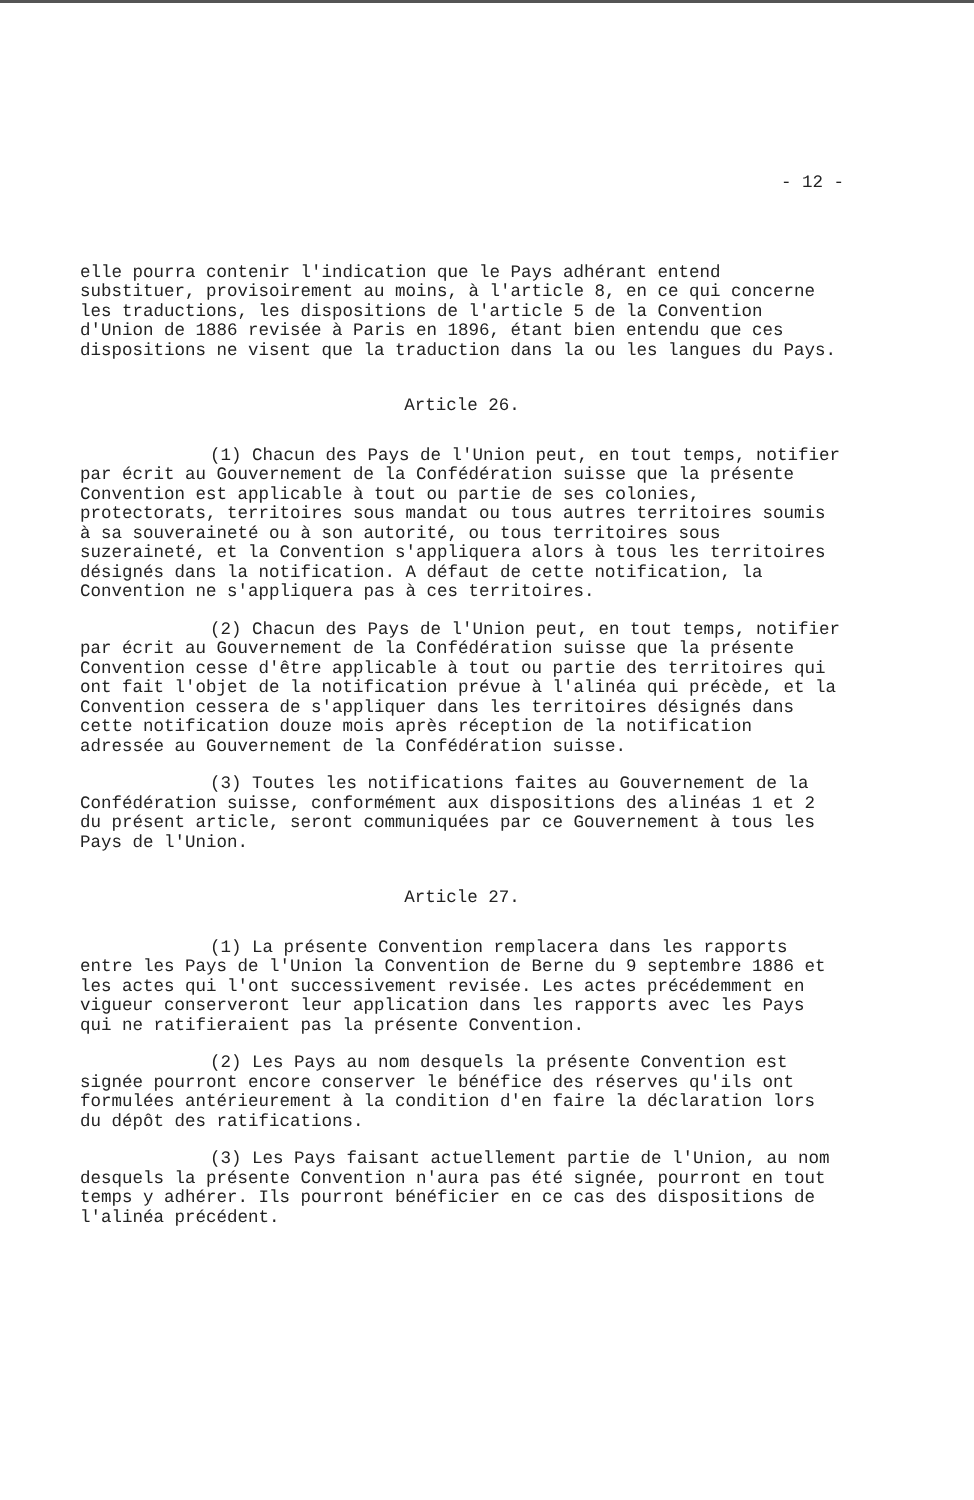- 12 -
elle pourra contenir l'indication que le Pays adhérant entend substituer, provisoirement au moins, à l'article 8, en ce qui concerne les traductions, les dispositions de l'article 5 de la Convention d'Union de 1886 revisée à Paris en 1896, étant bien entendu que ces dispositions ne visent que la traduction dans la ou les langues du Pays.
Article 26.
(1) Chacun des Pays de l'Union peut, en tout temps, notifier par écrit au Gouvernement de la Confédération suisse que la présente Convention est applicable à tout ou partie de ses colonies, protectorats, territoires sous mandat ou tous autres territoires soumis à sa souveraineté ou à son autorité, ou tous territoires sous suzeraineté, et la Convention s'appliquera alors à tous les territoires désignés dans la notification. A défaut de cette notification, la Convention ne s'appliquera pas à ces territoires.
(2) Chacun des Pays de l'Union peut, en tout temps, notifier par écrit au Gouvernement de la Confédération suisse que la présente Convention cesse d'être applicable à tout ou partie des territoires qui ont fait l'objet de la notification prévue à l'alinéa qui précède, et la Convention cessera de s'appliquer dans les territoires désignés dans cette notification douze mois après réception de la notification adressée au Gouvernement de la Confédération suisse.
(3) Toutes les notifications faites au Gouvernement de la Confédération suisse, conformément aux dispositions des alinéas 1 et 2 du présent article, seront communiquées par ce Gouvernement à tous les Pays de l'Union.
Article 27.
(1) La présente Convention remplacera dans les rapports entre les Pays de l'Union la Convention de Berne du 9 septembre 1886 et les actes qui l'ont successivement revisée. Les actes précédemment en vigueur conserveront leur application dans les rapports avec les Pays qui ne ratifieraient pas la présente Convention.
(2) Les Pays au nom desquels la présente Convention est signée pourront encore conserver le bénéfice des réserves qu'ils ont formulées antérieurement à la condition d'en faire la déclaration lors du dépôt des ratifications.
(3) Les Pays faisant actuellement partie de l'Union, au nom desquels la présente Convention n'aura pas été signée, pourront en tout temps y adhérer. Ils pourront bénéficier en ce cas des dispositions de l'alinéa précédent.